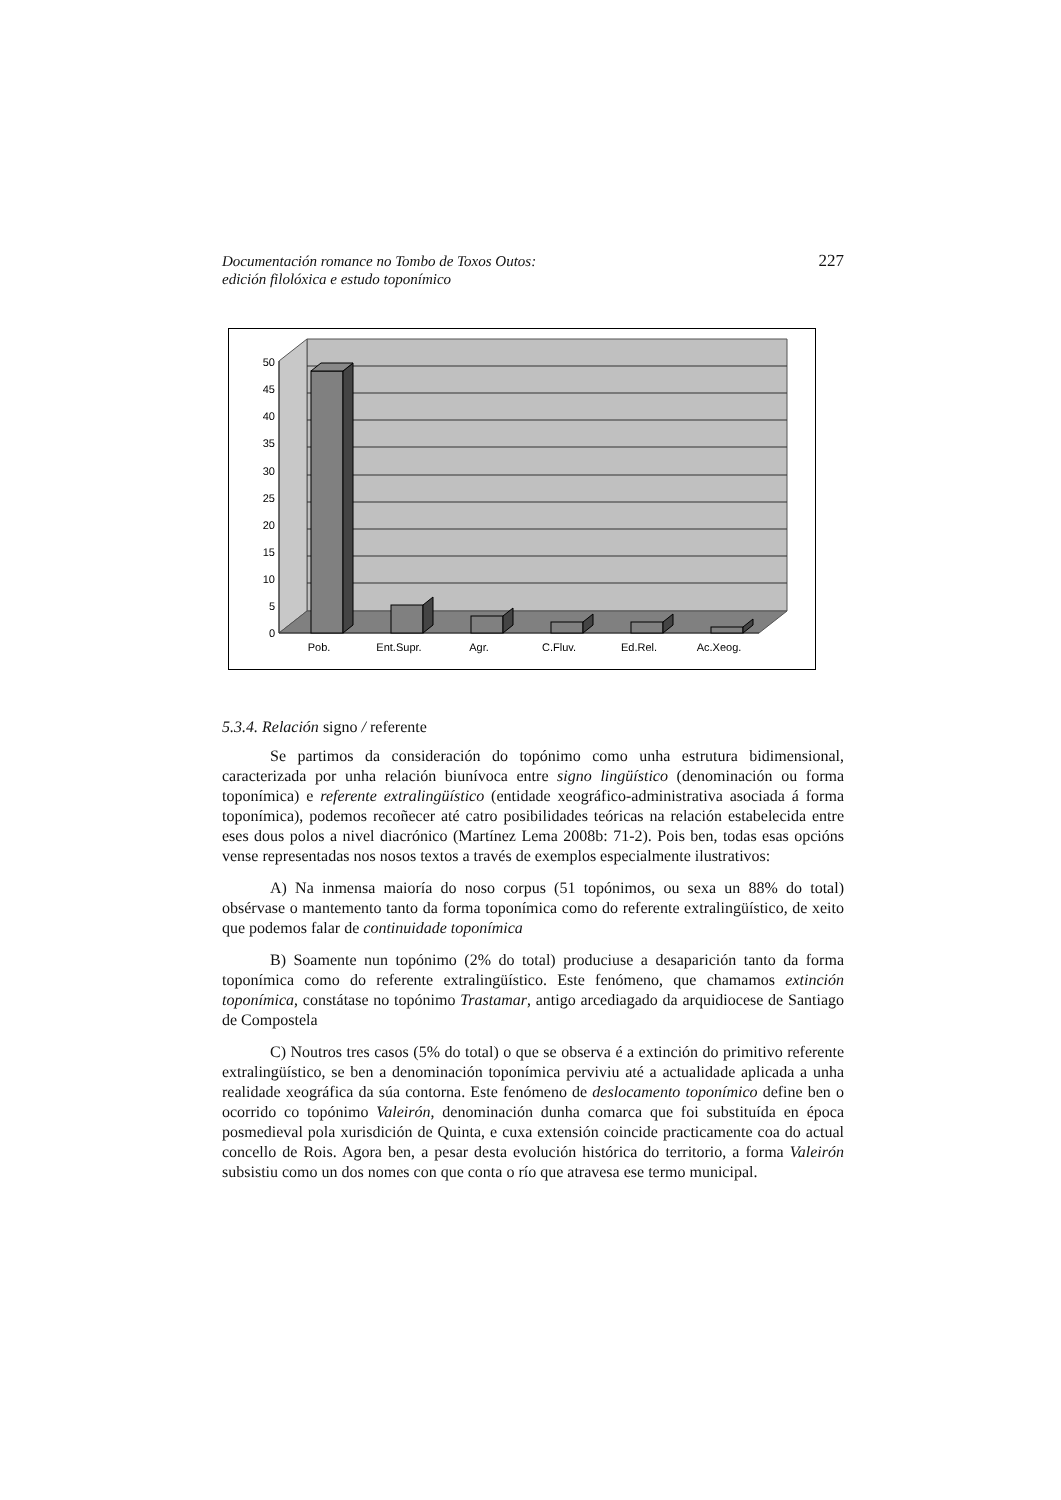Documentación romance no Tombo de Toxos Outos:
edición filolóxica e estudo toponímico
227
0
5
10
15
20
25
30
35
40
45
50
Pob.
Ent.Supr.
Agr.
C.Fluv.
Ed.Rel.
Ac.Xeog.
5.3.4. Relación signo / referente
Se partimos da consideración do topónimo como unha estrutura bidimensional, caracterizada por unha relación biunívoca entre signo lingüístico (denominación ou forma toponímica) e referente extralingüístico (entidade xeográfico-administrativa asociada á forma toponímica), podemos recoñecer até catro posibilidades teóricas na relación estabelecida entre eses dous polos a nivel diacrónico (Martínez Lema 2008b: 71-2). Pois ben, todas esas opcións vense representadas nos nosos textos a través de exemplos especialmente ilustrativos:
A) Na inmensa maioría do noso corpus (51 topónimos, ou sexa un 88% do total) obsérvase o mantemento tanto da forma toponímica como do referente extralingüístico, de xeito que podemos falar de continuidade toponímica
B) Soamente nun topónimo (2% do total) produciuse a desaparición tanto da forma toponímica como do referente extralingüístico. Este fenómeno, que chamamos extinción toponímica, constátase no topónimo Trastamar, antigo arcediagado da arquidiocese de Santiago de Compostela
C) Noutros tres casos (5% do total) o que se observa é a extinción do primitivo referente extralingüístico, se ben a denominación toponímica perviviu até a actualidade aplicada a unha realidade xeográfica da súa contorna. Este fenómeno de deslocamento toponímico define ben o ocorrido co topónimo Valeirón, denominación dunha comarca que foi substituída en época posmedieval pola xurisdición de Quinta, e cuxa extensión coincide practicamente coa do actual concello de Rois. Agora ben, a pesar desta evolución histórica do territorio, a forma Valeirón subsistiu como un dos nomes con que conta o río que atravesa ese termo municipal.